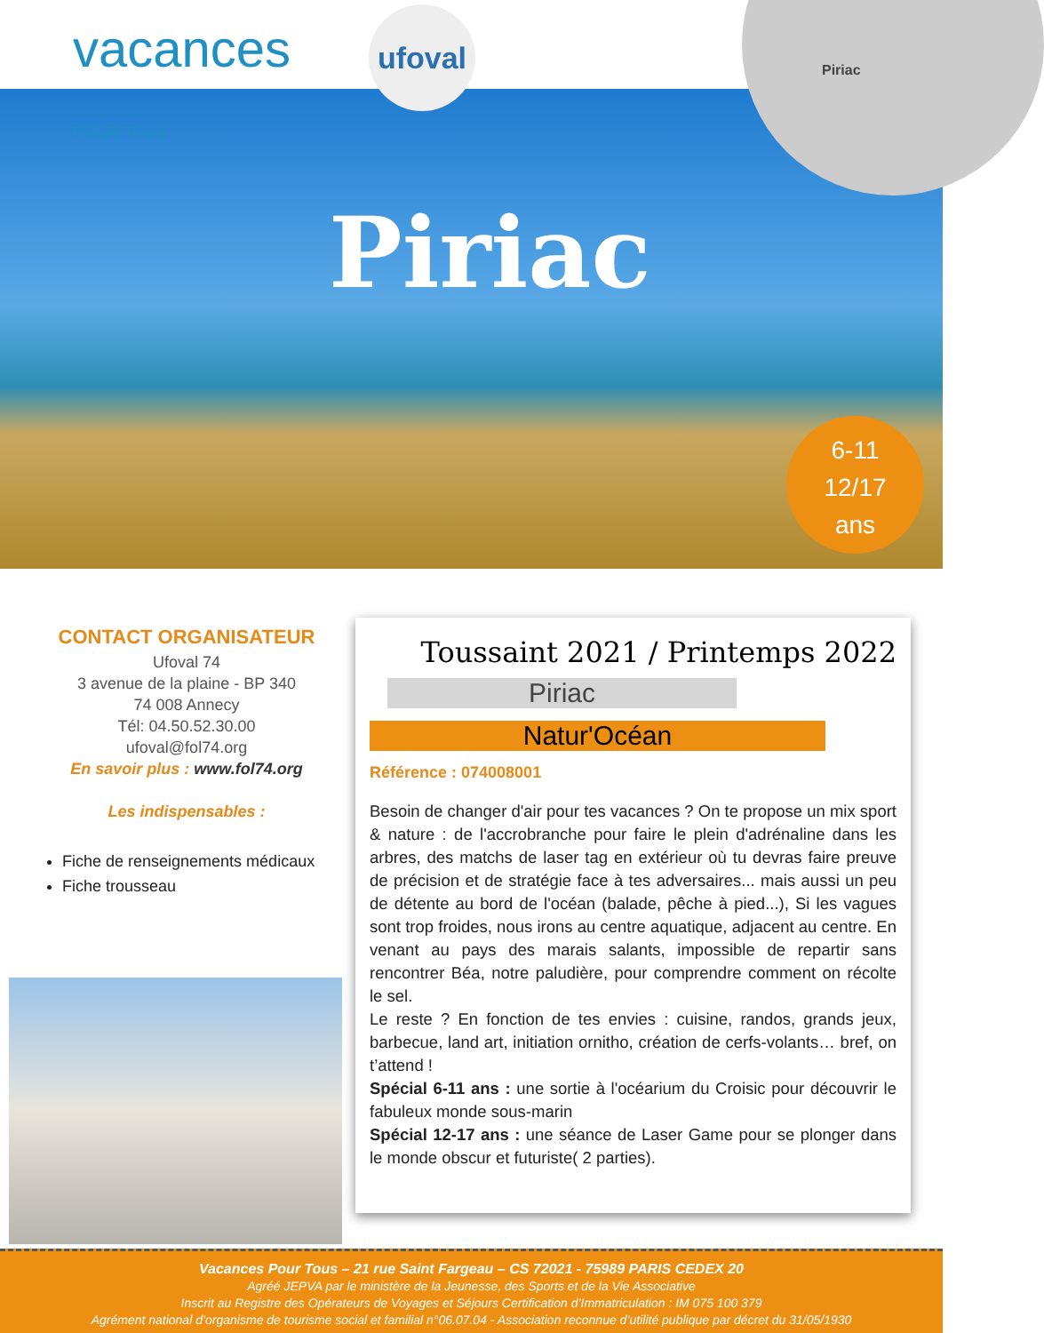vacances POUR TOUS
ufoval
Piriac
Piriac
6-11
12/17
ans
CONTACT ORGANISATEUR
Ufoval 74
3 avenue de la plaine - BP 340
74 008 Annecy
Tél: 04.50.52.30.00
ufoval@fol74.org
En savoir plus : www.fol74.org
Les indispensables :
Fiche de renseignements médicaux
Fiche trousseau
Toussaint 2021 / Printemps 2022
Piriac
Natur'Océan
Référence : 074008001
Besoin de changer d'air pour tes vacances ? On te propose un mix sport & nature : de l'accrobranche pour faire le plein d'adrénaline dans les arbres, des matchs de laser tag en extérieur où tu devras faire preuve de précision et de stratégie face à tes adversaires... mais aussi un peu de détente au bord de l'océan (balade, pêche à pied...), Si les vagues sont trop froides, nous irons au centre aquatique, adjacent au centre. En venant au pays des marais salants, impossible de repartir sans rencontrer Béa, notre paludière, pour comprendre comment on récolte le sel.
Le reste ? En fonction de tes envies : cuisine, randos, grands jeux, barbecue, land art, initiation ornitho, création de cerfs-volants… bref, on t’attend !
Spécial 6-11 ans : une sortie à l'océarium du Croisic pour découvrir le fabuleux monde sous-marin
Spécial 12-17 ans : une séance de Laser Game pour se plonger dans le monde obscur et futuriste( 2 parties).
Vacances Pour Tous – 21 rue Saint Fargeau – CS 72021 - 75989 PARIS CEDEX 20
Agréé JEPVA par le ministère de la Jeunesse, des Sports et de la Vie Associative
Inscrit au Registre des Opérateurs de Voyages et Séjours Certification d’Immatriculation : IM 075 100 379
Agrément national d’organisme de tourisme social et familial n°06.07.04 - Association reconnue d’utilité publique par décret du 31/05/1930